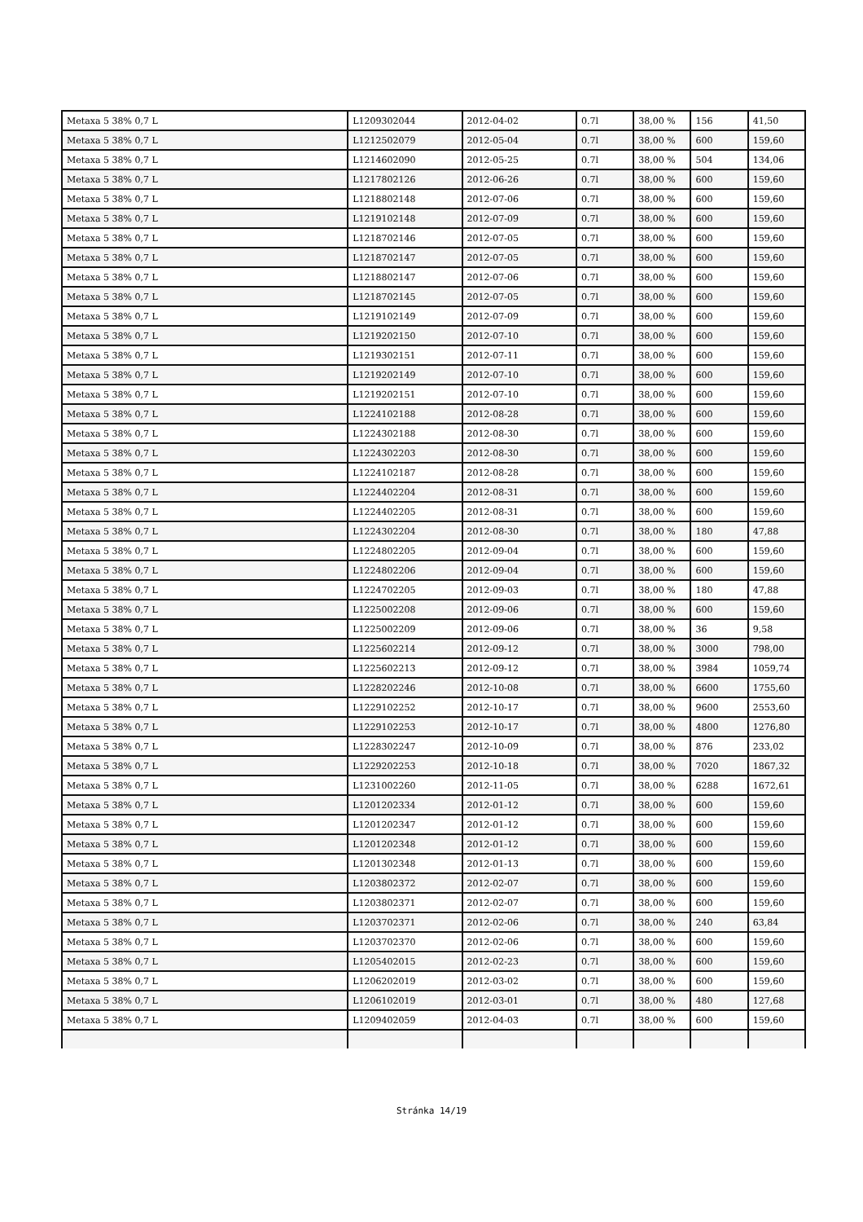| Metaxa 5 38% 0,7 L | L1209302044 | 2012-04-02 | 0.7l | 38,00 % | 156 | 41,50 |
| Metaxa 5 38% 0,7 L | L1212502079 | 2012-05-04 | 0.7l | 38,00 % | 600 | 159,60 |
| Metaxa 5 38% 0,7 L | L1214602090 | 2012-05-25 | 0.7l | 38,00 % | 504 | 134,06 |
| Metaxa 5 38% 0,7 L | L1217802126 | 2012-06-26 | 0.7l | 38,00 % | 600 | 159,60 |
| Metaxa 5 38% 0,7 L | L1218802148 | 2012-07-06 | 0.7l | 38,00 % | 600 | 159,60 |
| Metaxa 5 38% 0,7 L | L1219102148 | 2012-07-09 | 0.7l | 38,00 % | 600 | 159,60 |
| Metaxa 5 38% 0,7 L | L1218702146 | 2012-07-05 | 0.7l | 38,00 % | 600 | 159,60 |
| Metaxa 5 38% 0,7 L | L1218702147 | 2012-07-05 | 0.7l | 38,00 % | 600 | 159,60 |
| Metaxa 5 38% 0,7 L | L1218802147 | 2012-07-06 | 0.7l | 38,00 % | 600 | 159,60 |
| Metaxa 5 38% 0,7 L | L1218702145 | 2012-07-05 | 0.7l | 38,00 % | 600 | 159,60 |
| Metaxa 5 38% 0,7 L | L1219102149 | 2012-07-09 | 0.7l | 38,00 % | 600 | 159,60 |
| Metaxa 5 38% 0,7 L | L1219202150 | 2012-07-10 | 0.7l | 38,00 % | 600 | 159,60 |
| Metaxa 5 38% 0,7 L | L1219302151 | 2012-07-11 | 0.7l | 38,00 % | 600 | 159,60 |
| Metaxa 5 38% 0,7 L | L1219202149 | 2012-07-10 | 0.7l | 38,00 % | 600 | 159,60 |
| Metaxa 5 38% 0,7 L | L1219202151 | 2012-07-10 | 0.7l | 38,00 % | 600 | 159,60 |
| Metaxa 5 38% 0,7 L | L1224102188 | 2012-08-28 | 0.7l | 38,00 % | 600 | 159,60 |
| Metaxa 5 38% 0,7 L | L1224302188 | 2012-08-30 | 0.7l | 38,00 % | 600 | 159,60 |
| Metaxa 5 38% 0,7 L | L1224302203 | 2012-08-30 | 0.7l | 38,00 % | 600 | 159,60 |
| Metaxa 5 38% 0,7 L | L1224102187 | 2012-08-28 | 0.7l | 38,00 % | 600 | 159,60 |
| Metaxa 5 38% 0,7 L | L1224402204 | 2012-08-31 | 0.7l | 38,00 % | 600 | 159,60 |
| Metaxa 5 38% 0,7 L | L1224402205 | 2012-08-31 | 0.7l | 38,00 % | 600 | 159,60 |
| Metaxa 5 38% 0,7 L | L1224302204 | 2012-08-30 | 0.7l | 38,00 % | 180 | 47,88 |
| Metaxa 5 38% 0,7 L | L1224802205 | 2012-09-04 | 0.7l | 38,00 % | 600 | 159,60 |
| Metaxa 5 38% 0,7 L | L1224802206 | 2012-09-04 | 0.7l | 38,00 % | 600 | 159,60 |
| Metaxa 5 38% 0,7 L | L1224702205 | 2012-09-03 | 0.7l | 38,00 % | 180 | 47,88 |
| Metaxa 5 38% 0,7 L | L1225002208 | 2012-09-06 | 0.7l | 38,00 % | 600 | 159,60 |
| Metaxa 5 38% 0,7 L | L1225002209 | 2012-09-06 | 0.7l | 38,00 % | 36 | 9,58 |
| Metaxa 5 38% 0,7 L | L1225602214 | 2012-09-12 | 0.7l | 38,00 % | 3000 | 798,00 |
| Metaxa 5 38% 0,7 L | L1225602213 | 2012-09-12 | 0.7l | 38,00 % | 3984 | 1059,74 |
| Metaxa 5 38% 0,7 L | L1228202246 | 2012-10-08 | 0.7l | 38,00 % | 6600 | 1755,60 |
| Metaxa 5 38% 0,7 L | L1229102252 | 2012-10-17 | 0.7l | 38,00 % | 9600 | 2553,60 |
| Metaxa 5 38% 0,7 L | L1229102253 | 2012-10-17 | 0.7l | 38,00 % | 4800 | 1276,80 |
| Metaxa 5 38% 0,7 L | L1228302247 | 2012-10-09 | 0.7l | 38,00 % | 876 | 233,02 |
| Metaxa 5 38% 0,7 L | L1229202253 | 2012-10-18 | 0.7l | 38,00 % | 7020 | 1867,32 |
| Metaxa 5 38% 0,7 L | L1231002260 | 2012-11-05 | 0.7l | 38,00 % | 6288 | 1672,61 |
| Metaxa 5 38% 0,7 L | L1201202334 | 2012-01-12 | 0.7l | 38,00 % | 600 | 159,60 |
| Metaxa 5 38% 0,7 L | L1201202347 | 2012-01-12 | 0.7l | 38,00 % | 600 | 159,60 |
| Metaxa 5 38% 0,7 L | L1201202348 | 2012-01-12 | 0.7l | 38,00 % | 600 | 159,60 |
| Metaxa 5 38% 0,7 L | L1201302348 | 2012-01-13 | 0.7l | 38,00 % | 600 | 159,60 |
| Metaxa 5 38% 0,7 L | L1203802372 | 2012-02-07 | 0.7l | 38,00 % | 600 | 159,60 |
| Metaxa 5 38% 0,7 L | L1203802371 | 2012-02-07 | 0.7l | 38,00 % | 600 | 159,60 |
| Metaxa 5 38% 0,7 L | L1203702371 | 2012-02-06 | 0.7l | 38,00 % | 240 | 63,84 |
| Metaxa 5 38% 0,7 L | L1203702370 | 2012-02-06 | 0.7l | 38,00 % | 600 | 159,60 |
| Metaxa 5 38% 0,7 L | L1205402015 | 2012-02-23 | 0.7l | 38,00 % | 600 | 159,60 |
| Metaxa 5 38% 0,7 L | L1206202019 | 2012-03-02 | 0.7l | 38,00 % | 600 | 159,60 |
| Metaxa 5 38% 0,7 L | L1206102019 | 2012-03-01 | 0.7l | 38,00 % | 480 | 127,68 |
| Metaxa 5 38% 0,7 L | L1209402059 | 2012-04-03 | 0.7l | 38,00 % | 600 | 159,60 |
Stránka 14/19